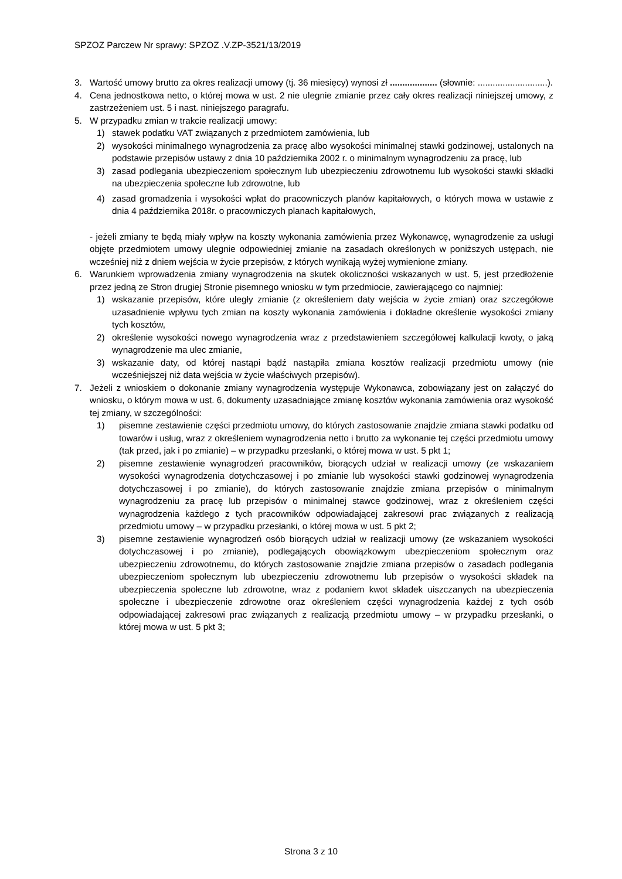SPZOZ Parczew Nr sprawy: SPZOZ .V.ZP-3521/13/2019
3. Wartość umowy brutto za okres realizacji umowy (tj. 36 miesięcy) wynosi zł ................... (słownie: ............................).
4. Cena jednostkowa netto, o której mowa w ust. 2 nie ulegnie zmianie przez cały okres realizacji niniejszej umowy, z zastrzeżeniem ust. 5 i nast. niniejszego paragrafu.
5. W przypadku zmian w trakcie realizacji umowy:
1) stawek podatku VAT związanych z przedmiotem zamówienia, lub
2) wysokości minimalnego wynagrodzenia za pracę albo wysokości minimalnej stawki godzinowej, ustalonych na podstawie przepisów ustawy z dnia 10 października 2002 r. o minimalnym wynagrodzeniu za pracę, lub
3) zasad podlegania ubezpieczeniom społecznym lub ubezpieczeniu zdrowotnemu lub wysokości stawki składki na ubezpieczenia społeczne lub zdrowotne, lub
4) zasad gromadzenia i wysokości wpłat do pracowniczych planów kapitałowych, o których mowa w ustawie z dnia 4 października 2018r. o pracowniczych planach kapitałowych,
- jeżeli zmiany te będą miały wpływ na koszty wykonania zamówienia przez Wykonawcę, wynagrodzenie za usługi objęte przedmiotem umowy ulegnie odpowiedniej zmianie na zasadach określonych w poniższych ustępach, nie wcześniej niż z dniem wejścia w życie przepisów, z których wynikają wyżej wymienione zmiany.
6. Warunkiem wprowadzenia zmiany wynagrodzenia na skutek okoliczności wskazanych w ust. 5, jest przedłożenie przez jedną ze Stron drugiej Stronie pisemnego wniosku w tym przedmiocie, zawierającego co najmniej:
1) wskazanie przepisów, które uległy zmianie (z określeniem daty wejścia w życie zmian) oraz szczegółowe uzasadnienie wpływu tych zmian na koszty wykonania zamówienia i dokładne określenie wysokości zmiany tych kosztów,
2) określenie wysokości nowego wynagrodzenia wraz z przedstawieniem szczegółowej kalkulacji kwoty, o jaką wynagrodzenie ma ulec zmianie,
3) wskazanie daty, od której nastąpi bądź nastąpiła zmiana kosztów realizacji przedmiotu umowy (nie wcześniejszej niż data wejścia w życie właściwych przepisów).
7. Jeżeli z wnioskiem o dokonanie zmiany wynagrodzenia występuje Wykonawca, zobowiązany jest on załączyć do wniosku, o którym mowa w ust. 6, dokumenty uzasadniające zmianę kosztów wykonania zamówienia oraz wysokość tej zmiany, w szczególności:
1) pisemne zestawienie części przedmiotu umowy, do których zastosowanie znajdzie zmiana stawki podatku od towarów i usług, wraz z określeniem wynagrodzenia netto i brutto za wykonanie tej części przedmiotu umowy (tak przed, jak i po zmianie) – w przypadku przesłanki, o której mowa w ust. 5 pkt 1;
2) pisemne zestawienie wynagrodzeń pracowników, biorących udział w realizacji umowy (ze wskazaniem wysokości wynagrodzenia dotychczasowej i po zmianie lub wysokości stawki godzinowej wynagrodzenia dotychczasowej i po zmianie), do których zastosowanie znajdzie zmiana przepisów o minimalnym wynagrodzeniu za pracę lub przepisów o minimalnej stawce godzinowej, wraz z określeniem części wynagrodzenia każdego z tych pracowników odpowiadającej zakresowi prac związanych z realizacją przedmiotu umowy – w przypadku przesłanki, o której mowa w ust. 5 pkt 2;
3) pisemne zestawienie wynagrodzeń osób biorących udział w realizacji umowy (ze wskazaniem wysokości dotychczasowej i po zmianie), podlegających obowiązkowym ubezpieczeniom społecznym oraz ubezpieczeniu zdrowotnemu, do których zastosowanie znajdzie zmiana przepisów o zasadach podlegania ubezpieczeniom społecznym lub ubezpieczeniu zdrowotnemu lub przepisów o wysokości składek na ubezpieczenia społeczne lub zdrowotne, wraz z podaniem kwot składek uiszczanych na ubezpieczenia społeczne i ubezpieczenie zdrowotne oraz określeniem części wynagrodzenia każdej z tych osób odpowiadającej zakresowi prac związanych z realizacją przedmiotu umowy – w przypadku przesłanki, o której mowa w ust. 5 pkt 3;
Strona 3 z 10